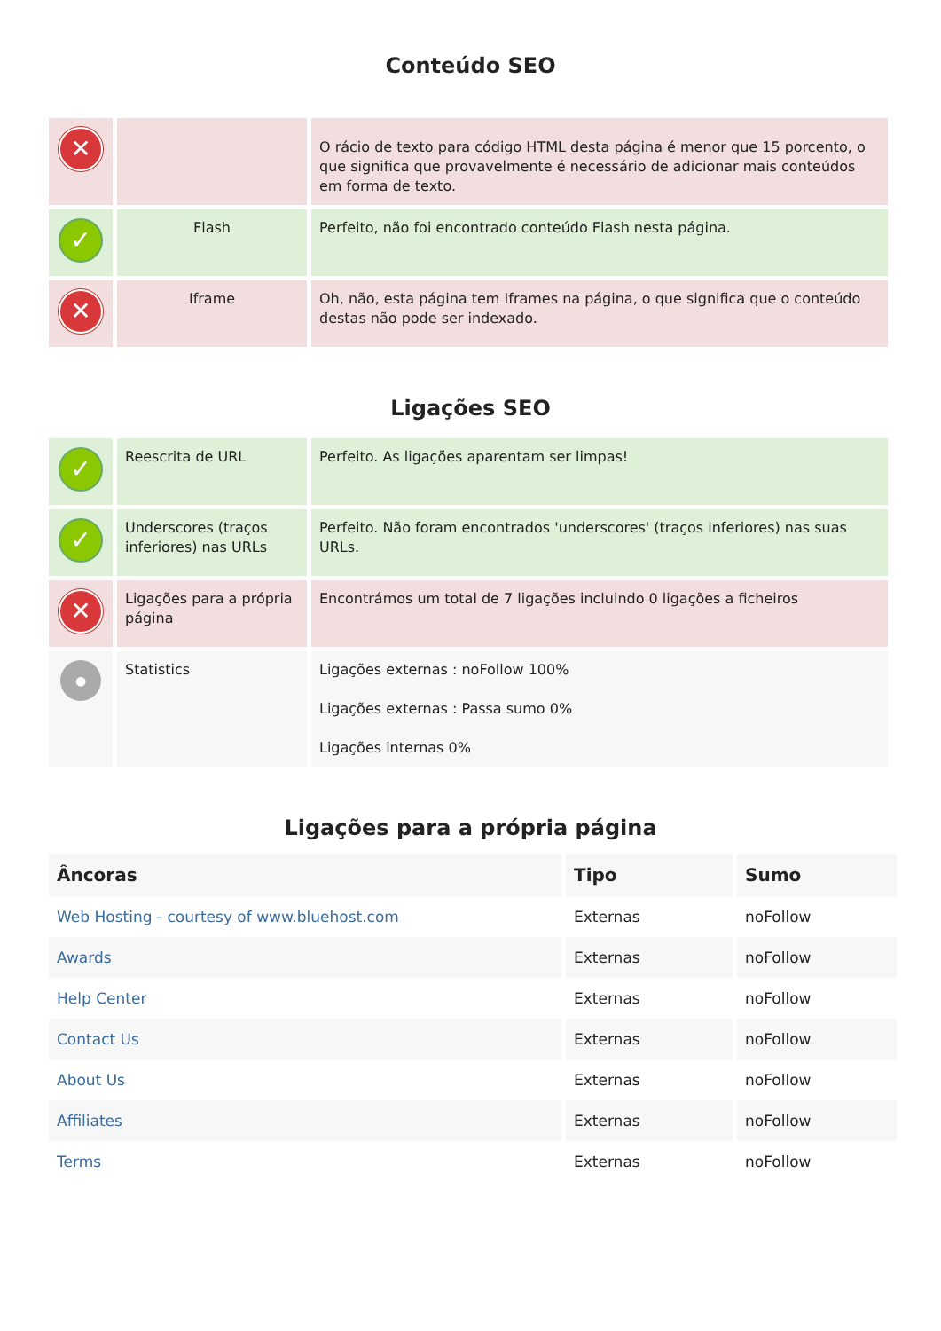Conteúdo SEO
| ✕ | | O rácio de texto para código HTML desta página é menor que 15 porcento, o que significa que provavelmente é necessário de adicionar mais conteúdos em forma de texto. |
| ✓ | Flash | Perfeito, não foi encontrado conteúdo Flash nesta página. |
| ✕ | Iframe | Oh, não, esta página tem Iframes na página, o que significa que o conteúdo destas não pode ser indexado. |
Ligações SEO
| ✓ | Reescrita de URL | Perfeito. As ligações aparentam ser limpas! |
| ✓ | Underscores (traços inferiores) nas URLs | Perfeito. Não foram encontrados 'underscores' (traços inferiores) nas suas URLs. |
| ✕ | Ligações para a própria página | Encontrámos um total de 7 ligações incluindo 0 ligações a ficheiros |
| ● | Statistics | Ligações externas : noFollow 100% Ligações externas : Passa sumo 0% Ligações internas 0% |
Ligações para a própria página
| Âncoras | Tipo | Sumo |
| --- | --- | --- |
| Web Hosting - courtesy of www.bluehost.com | Externas | noFollow |
| Awards | Externas | noFollow |
| Help Center | Externas | noFollow |
| Contact Us | Externas | noFollow |
| About Us | Externas | noFollow |
| Affiliates | Externas | noFollow |
| Terms | Externas | noFollow |